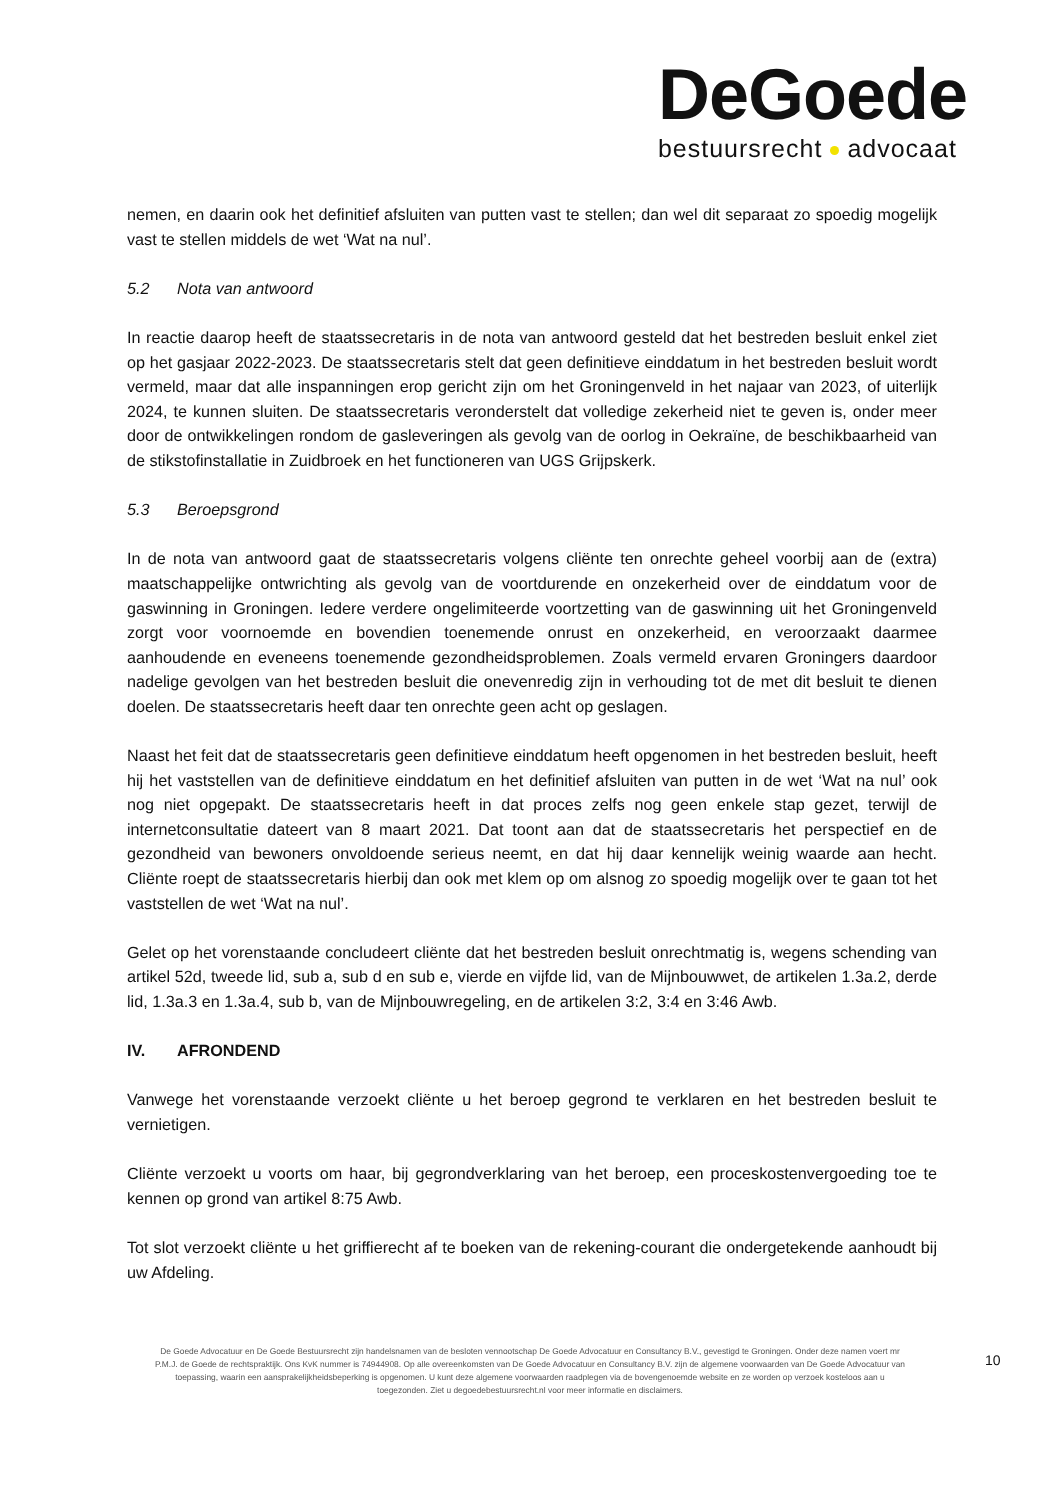DeGoede
bestuursrecht advocaat
nemen, en daarin ook het definitief afsluiten van putten vast te stellen; dan wel dit separaat zo spoedig mogelijk vast te stellen middels de wet ‘Wat na nul’.
5.2 Nota van antwoord
In reactie daarop heeft de staatssecretaris in de nota van antwoord gesteld dat het bestreden besluit enkel ziet op het gasjaar 2022-2023. De staatssecretaris stelt dat geen definitieve einddatum in het bestreden besluit wordt vermeld, maar dat alle inspanningen erop gericht zijn om het Groningenveld in het najaar van 2023, of uiterlijk 2024, te kunnen sluiten. De staatssecretaris veronderstelt dat volledige zekerheid niet te geven is, onder meer door de ontwikkelingen rondom de gasleveringen als gevolg van de oorlog in Oekraïne, de beschikbaarheid van de stikstofinstallatie in Zuidbroek en het functioneren van UGS Grijpskerk.
5.3 Beroepsgrond
In de nota van antwoord gaat de staatssecretaris volgens cliënte ten onrechte geheel voorbij aan de (extra) maatschappelijke ontwrichting als gevolg van de voortdurende en onzekerheid over de einddatum voor de gaswinning in Groningen. Iedere verdere ongelimiteerde voortzetting van de gaswinning uit het Groningenveld zorgt voor voornoemde en bovendien toenemende onrust en onzekerheid, en veroorzaakt daarmee aanhoudende en eveneens toenemende gezondheidsproblemen. Zoals vermeld ervaren Groningers daardoor nadelige gevolgen van het bestreden besluit die onevenredig zijn in verhouding tot de met dit besluit te dienen doelen. De staatssecretaris heeft daar ten onrechte geen acht op geslagen.
Naast het feit dat de staatssecretaris geen definitieve einddatum heeft opgenomen in het bestreden besluit, heeft hij het vaststellen van de definitieve einddatum en het definitief afsluiten van putten in de wet ‘Wat na nul’ ook nog niet opgepakt. De staatssecretaris heeft in dat proces zelfs nog geen enkele stap gezet, terwijl de internetconsultatie dateert van 8 maart 2021. Dat toont aan dat de staatssecretaris het perspectief en de gezondheid van bewoners onvoldoende serieus neemt, en dat hij daar kennelijk weinig waarde aan hecht. Cliënte roept de staatssecretaris hierbij dan ook met klem op om alsnog zo spoedig mogelijk over te gaan tot het vaststellen de wet ‘Wat na nul’.
Gelet op het vorenstaande concludeert cliënte dat het bestreden besluit onrechtmatig is, wegens schending van artikel 52d, tweede lid, sub a, sub d en sub e, vierde en vijfde lid, van de Mijnbouwwet, de artikelen 1.3a.2, derde lid, 1.3a.3 en 1.3a.4, sub b, van de Mijnbouwregeling, en de artikelen 3:2, 3:4 en 3:46 Awb.
IV. AFRONDEND
Vanwege het vorenstaande verzoekt cliënte u het beroep gegrond te verklaren en het bestreden besluit te vernietigen.
Cliënte verzoekt u voorts om haar, bij gegrondverklaring van het beroep, een proceskostenvergoeding toe te kennen op grond van artikel 8:75 Awb.
Tot slot verzoekt cliënte u het griffierecht af te boeken van de rekening-courant die ondergetekende aanhoudt bij uw Afdeling.
De Goede Advocatuur en De Goede Bestuursrecht zijn handelsnamen van de besloten vennootschap De Goede Advocatuur en Consultancy B.V., gevestigd te Groningen. Onder deze namen voert mr P.M.J. de Goede de rechtspraktijk. Ons KvK nummer is 74944908. Op alle overeenkomsten van De Goede Advocatuur en Consultancy B.V. zijn de algemene voorwaarden van De Goede Advocatuur van toepassing, waarin een aansprakelijkheidsbeperking is opgenomen. U kunt deze algemene voorwaarden raadplegen via de bovengenoemde website en ze worden op verzoek kosteloos aan u toegezonden. Ziet u degoedebestuursrecht.nl voor meer informatie en disclaimers.
10